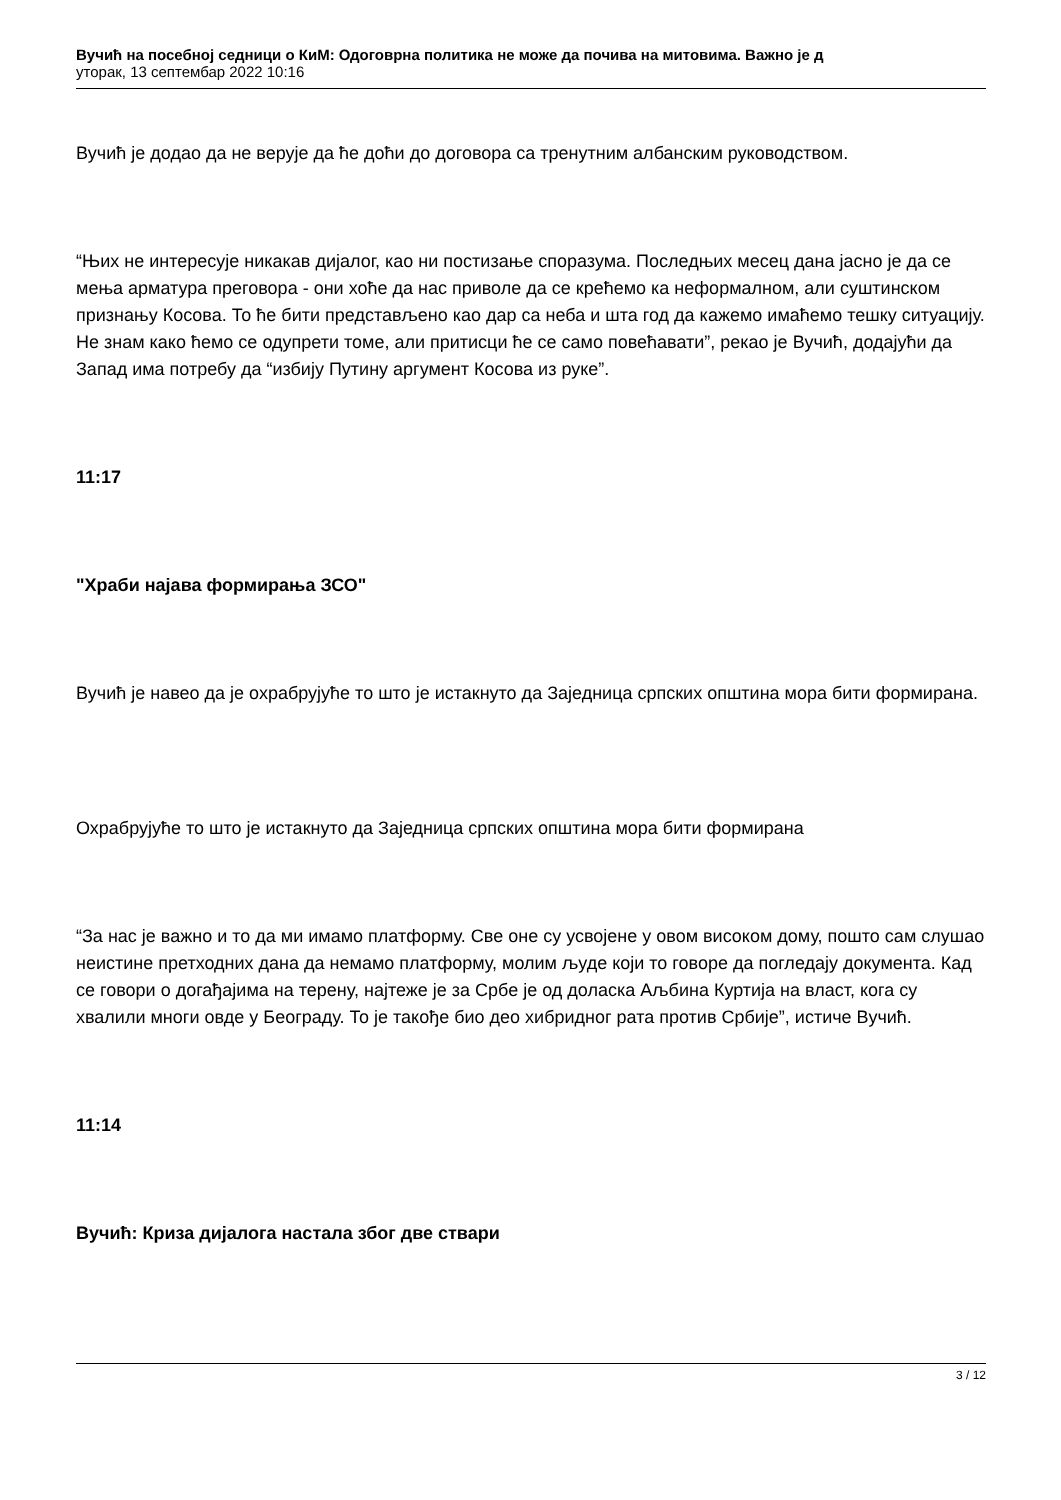Вучић на посебној седници о КиМ: Одоговрна политика не може да почива на митовима. Важно је д
уторак, 13 септембар 2022 10:16
Вучић је додао да не верује да ће доћи до договора са тренутним албанским руководством.
“Њих не интересује никакав дијалог, као ни постизање споразума. Последњих месец дана јасно је да се мења арматура преговора - они хоће да нас приволе да се крећемо ка неформалном, али суштинском признању Косова. То ће бити представљено као дар са неба и шта год да кажемо имаћемо тешку ситуацију. Не знам како ћемо се одупрети томе, али притисци ће се само повећавати”, рекао је Вучић, додајући да Запад има потребу да “избију Путину аргумент Косова из руке”.
11:17
"Храби најава формирања ЗСО"
Вучић је навео да је охрабрујуће то што је истакнуто да Заједница српских општина мора бити формирана.
Охрабрујуће то што је истакнуто да Заједница српских општина мора бити формирана
“За нас је важно и то да ми имамо платформу. Све оне су усвојене у овом високом дому, пошто сам слушао неистине претходних дана да немамо платформу, молим људе који то говоре да погледају документа. Кад се говори о догађајима на терену, најтеже је за Србе је од доласка Аљбина Куртија на власт, кога су хвалили многи овде у Београду. То је такође био део хибридног рата против Србије”, истиче Вучић.
11:14
Вучић: Криза дијалога настала због две ствари
3 / 12